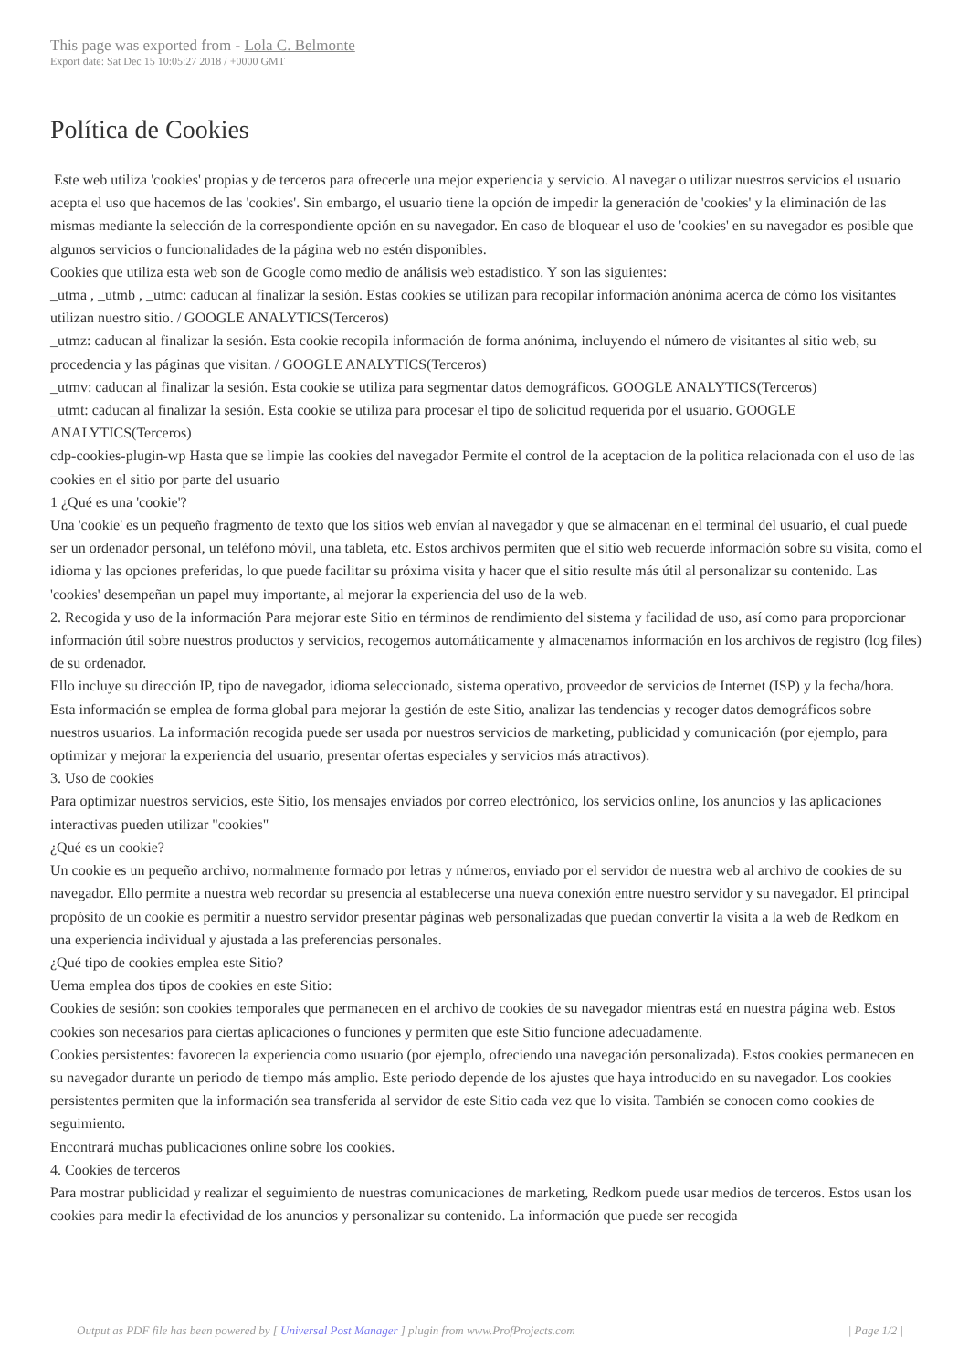This page was exported from - Lola C. Belmonte
Export date: Sat Dec 15 10:05:27 2018 / +0000 GMT
Política de Cookies
Este web utiliza 'cookies' propias y de terceros para ofrecerle una mejor experiencia y servicio. Al navegar o utilizar nuestros servicios el usuario acepta el uso que hacemos de las 'cookies'. Sin embargo, el usuario tiene la opción de impedir la generación de 'cookies' y la eliminación de las mismas mediante la selección de la correspondiente opción en su navegador. En caso de bloquear el uso de 'cookies' en su navegador es posible que algunos servicios o funcionalidades de la página web no estén disponibles.
Cookies que utiliza esta web son de Google como medio de análisis web estadistico. Y son las siguientes:
_utma , _utmb , _utmc: caducan al finalizar la sesión. Estas cookies se utilizan para recopilar información anónima acerca de cómo los visitantes utilizan nuestro sitio. / GOOGLE ANALYTICS(Terceros)
_utmz: caducan al finalizar la sesión. Esta cookie recopila información de forma anónima, incluyendo el número de visitantes al sitio web, su procedencia y las páginas que visitan. / GOOGLE ANALYTICS(Terceros)
_utmv: caducan al finalizar la sesión. Esta cookie se utiliza para segmentar datos demográficos. GOOGLE ANALYTICS(Terceros)
_utmt: caducan al finalizar la sesión. Esta cookie se utiliza para procesar el tipo de solicitud requerida por el usuario. GOOGLE ANALYTICS(Terceros)
cdp-cookies-plugin-wp Hasta que se limpie las cookies del navegador Permite el control de la aceptacion de la politica relacionada con el uso de las cookies en el sitio por parte del usuario
1 ¿Qué es una 'cookie'?
Una 'cookie' es un pequeño fragmento de texto que los sitios web envían al navegador y que se almacenan en el terminal del usuario, el cual puede ser un ordenador personal, un teléfono móvil, una tableta, etc. Estos archivos permiten que el sitio web recuerde información sobre su visita, como el idioma y las opciones preferidas, lo que puede facilitar su próxima visita y hacer que el sitio resulte más útil al personalizar su contenido. Las 'cookies' desempeñan un papel muy importante, al mejorar la experiencia del uso de la web.
2. Recogida y uso de la información Para mejorar este Sitio en términos de rendimiento del sistema y facilidad de uso, así como para proporcionar información útil sobre nuestros productos y servicios, recogemos automáticamente y almacenamos información en los archivos de registro (log files) de su ordenador.
Ello incluye su dirección IP, tipo de navegador, idioma seleccionado, sistema operativo, proveedor de servicios de Internet (ISP) y la fecha/hora. Esta información se emplea de forma global para mejorar la gestión de este Sitio, analizar las tendencias y recoger datos demográficos sobre nuestros usuarios. La información recogida puede ser usada por nuestros servicios de marketing, publicidad y comunicación (por ejemplo, para optimizar y mejorar la experiencia del usuario, presentar ofertas especiales y servicios más atractivos).
3. Uso de cookies
Para optimizar nuestros servicios, este Sitio, los mensajes enviados por correo electrónico, los servicios online, los anuncios y las aplicaciones interactivas pueden utilizar "cookies"
¿Qué es un cookie?
Un cookie es un pequeño archivo, normalmente formado por letras y números, enviado por el servidor de nuestra web al archivo de cookies de su navegador. Ello permite a nuestra web recordar su presencia al establecerse una nueva conexión entre nuestro servidor y su navegador. El principal propósito de un cookie es permitir a nuestro servidor presentar páginas web personalizadas que puedan convertir la visita a la web de Redkom en una experiencia individual y ajustada a las preferencias personales.
¿Qué tipo de cookies emplea este Sitio?
Uema emplea dos tipos de cookies en este Sitio:
Cookies de sesión: son cookies temporales que permanecen en el archivo de cookies de su navegador mientras está en nuestra página web. Estos cookies son necesarios para ciertas aplicaciones o funciones y permiten que este Sitio funcione adecuadamente.
Cookies persistentes: favorecen la experiencia como usuario (por ejemplo, ofreciendo una navegación personalizada). Estos cookies permanecen en su navegador durante un periodo de tiempo más amplio. Este periodo depende de los ajustes que haya introducido en su navegador. Los cookies persistentes permiten que la información sea transferida al servidor de este Sitio cada vez que lo visita. También se conocen como cookies de seguimiento.
Encontrará muchas publicaciones online sobre los cookies.
4. Cookies de terceros
Para mostrar publicidad y realizar el seguimiento de nuestras comunicaciones de marketing, Redkom puede usar medios de terceros. Estos usan los cookies para medir la efectividad de los anuncios y personalizar su contenido. La información que puede ser recogida
Output as PDF file has been powered by [ Universal Post Manager ] plugin from www.ProfProjects.com
| Page 1/2 |